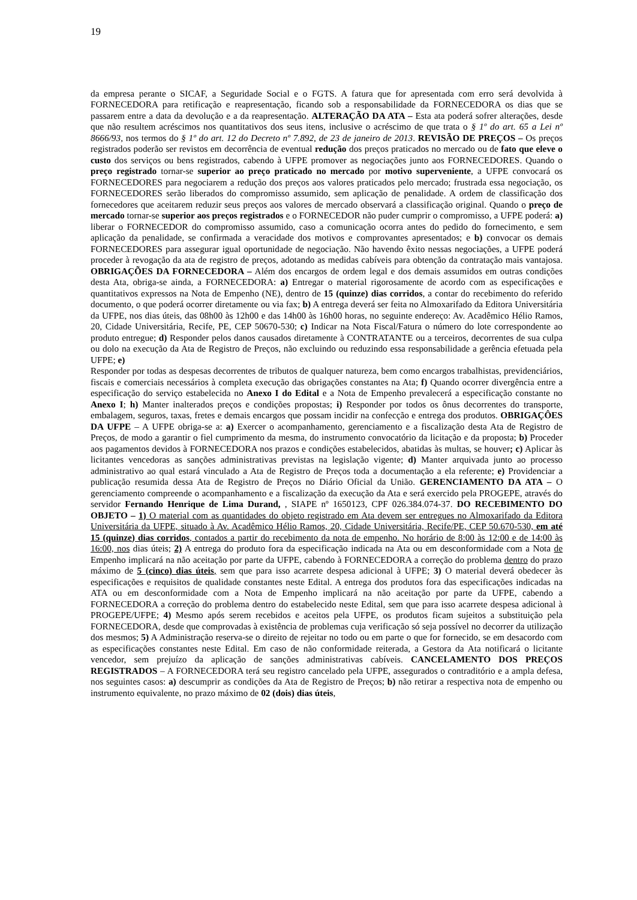19
da empresa perante o SICAF, a Seguridade Social e o FGTS. A fatura que for apresentada com erro será devolvida à FORNECEDORA para retificação e reapresentação, ficando sob a responsabilidade da FORNECEDORA os dias que se passarem entre a data da devolução e a da reapresentação. ALTERAÇÃO DA ATA – Esta ata poderá sofrer alterações, desde que não resultem acréscimos nos quantitativos dos seus itens, inclusive o acréscimo de que trata o § 1º do art. 65 a Lei nº 8666/93, nos termos do § 1º do art. 12 do Decreto nº 7.892, de 23 de janeiro de 2013. REVISÃO DE PREÇOS – Os preços registrados poderão ser revistos em decorrência de eventual redução dos preços praticados no mercado ou de fato que eleve o custo dos serviços ou bens registrados, cabendo à UFPE promover as negociações junto aos FORNECEDORES. Quando o preço registrado tornar-se superior ao preço praticado no mercado por motivo superveniente, a UFPE convocará os FORNECEDORES para negociarem a redução dos preços aos valores praticados pelo mercado; frustrada essa negociação, os FORNECEDORES serão liberados do compromisso assumido, sem aplicação de penalidade. A ordem de classificação dos fornecedores que aceitarem reduzir seus preços aos valores de mercado observará a classificação original. Quando o preço de mercado tornar-se superior aos preços registrados e o FORNECEDOR não puder cumprir o compromisso, a UFPE poderá: a) liberar o FORNECEDOR do compromisso assumido, caso a comunicação ocorra antes do pedido do fornecimento, e sem aplicação da penalidade, se confirmada a veracidade dos motivos e comprovantes apresentados; e b) convocar os demais FORNECEDORES para assegurar igual oportunidade de negociação. Não havendo êxito nessas negociações, a UFPE poderá proceder à revogação da ata de registro de preços, adotando as medidas cabíveis para obtenção da contratação mais vantajosa. OBRIGAÇÕES DA FORNECEDORA – Além dos encargos de ordem legal e dos demais assumidos em outras condições desta Ata, obriga-se ainda, a FORNECEDORA: a) Entregar o material rigorosamente de acordo com as especificações e quantitativos expressos na Nota de Empenho (NE), dentro de 15 (quinze) dias corridos, a contar do recebimento do referido documento, o que poderá ocorrer diretamente ou via fax; b) A entrega deverá ser feita no Almoxarifado da Editora Universitária da UFPE, nos dias úteis, das 08h00 às 12h00 e das 14h00 às 16h00 horas, no seguinte endereço: Av. Acadêmico Hélio Ramos, 20, Cidade Universitária, Recife, PE, CEP 50670-530; c) Indicar na Nota Fiscal/Fatura o número do lote correspondente ao produto entregue; d) Responder pelos danos causados diretamente à CONTRATANTE ou a terceiros, decorrentes de sua culpa ou dolo na execução da Ata de Registro de Preços, não excluindo ou reduzindo essa responsabilidade a gerência efetuada pela UFPE; e)
Responder por todas as despesas decorrentes de tributos de qualquer natureza, bem como encargos trabalhistas, previdenciários, fiscais e comerciais necessários à completa execução das obrigações constantes na Ata; f) Quando ocorrer divergência entre a especificação do serviço estabelecida no Anexo I do Edital e a Nota de Empenho prevalecerá a especificação constante no Anexo I; h) Manter inalterados preços e condições propostas; i) Responder por todos os ônus decorrentes do transporte, embalagem, seguros, taxas, fretes e demais encargos que possam incidir na confecção e entrega dos produtos. OBRIGAÇÔES DA UFPE – A UFPE obriga-se a: a) Exercer o acompanhamento, gerenciamento e a fiscalização desta Ata de Registro de Preços, de modo a garantir o fiel cumprimento da mesma, do instrumento convocatório da licitação e da proposta; b) Proceder aos pagamentos devidos à FORNECEDORA nos prazos e condições estabelecidos, abatidas às multas, se houver; c) Aplicar às licitantes vencedoras as sanções administrativas previstas na legislação vigente; d) Manter arquivada junto ao processo administrativo ao qual estará vinculado a Ata de Registro de Preços toda a documentação a ela referente; e) Providenciar a publicação resumida dessa Ata de Registro de Preços no Diário Oficial da União. GERENCIAMENTO DA ATA – O gerenciamento compreende o acompanhamento e a fiscalização da execução da Ata e será exercido pela PROGEPE, através do servidor Fernando Henrique de Lima Durand, , SIAPE nº 1650123, CPF 026.384.074-37. DO RECEBIMENTO DO OBJETO – 1) O material com as quantidades do objeto registrado em Ata devem ser entregues no Almoxarifado da Editora Universitária da UFPE, situado à Av. Acadêmico Hélio Ramos, 20, Cidade Universitária, Recife/PE, CEP 50.670-530, em até 15 (quinze) dias corridos, contados a partir do recebimento da nota de empenho. No horário de 8:00 às 12:00 e de 14:00 às 16:00, nos dias úteis; 2) A entrega do produto fora da especificação indicada na Ata ou em desconformidade com a Nota de Empenho implicará na não aceitação por parte da UFPE, cabendo à FORNECEDORA a correção do problema dentro do prazo máximo de 5 (cinco) dias úteis, sem que para isso acarrete despesa adicional à UFPE; 3) O material deverá obedecer às especificações e requisitos de qualidade constantes neste Edital. A entrega dos produtos fora das especificações indicadas na ATA ou em desconformidade com a Nota de Empenho implicará na não aceitação por parte da UFPE, cabendo a FORNECEDORA a correção do problema dentro do estabelecido neste Edital, sem que para isso acarrete despesa adicional à PROGEPE/UFPE; 4) Mesmo após serem recebidos e aceitos pela UFPE, os produtos ficam sujeitos a substituição pela FORNECEDORA, desde que comprovadas à existência de problemas cuja verificação só seja possível no decorrer da utilização dos mesmos; 5) A Administração reserva-se o direito de rejeitar no todo ou em parte o que for fornecido, se em desacordo com as especificações constantes neste Edital. Em caso de não conformidade reiterada, a Gestora da Ata notificará o licitante vencedor, sem prejuízo da aplicação de sanções administrativas cabíveis. CANCELAMENTO DOS PREÇOS REGISTRADOS – A FORNECEDORA terá seu registro cancelado pela UFPE, assegurados o contraditório e a ampla defesa, nos seguintes casos: a) descumprir as condições da Ata de Registro de Preços; b) não retirar a respectiva nota de empenho ou instrumento equivalente, no prazo máximo de 02 (dois) dias úteis,